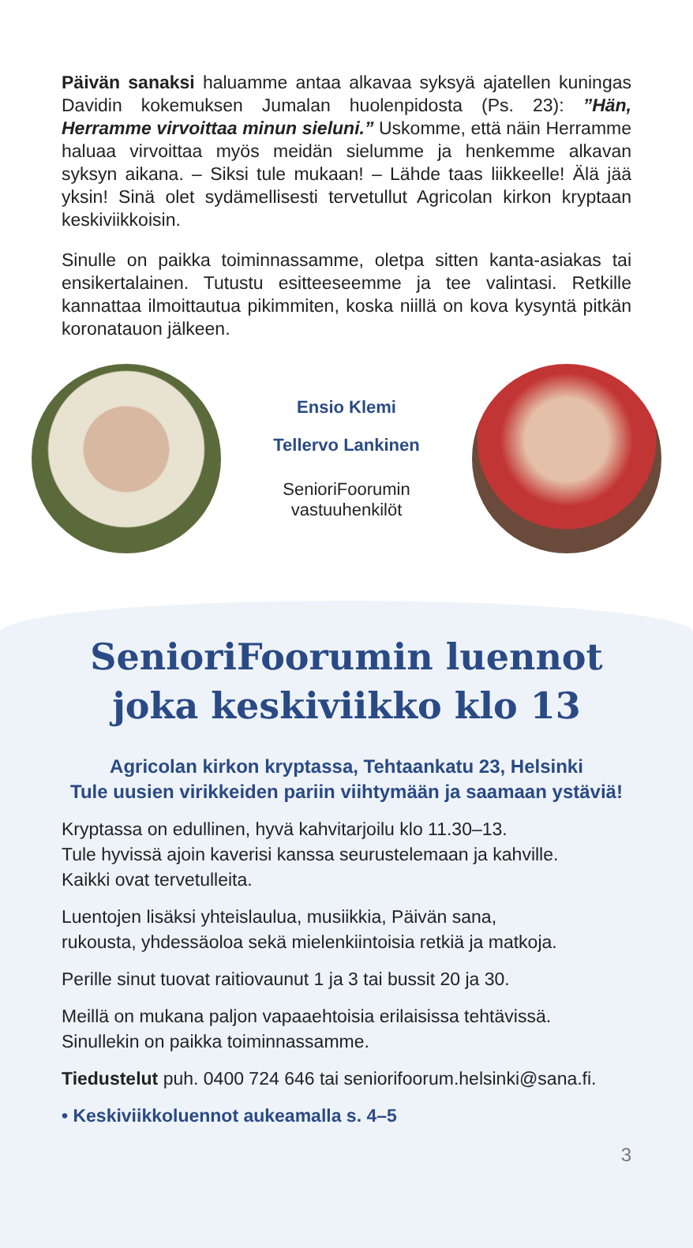Päivän sanaksi haluamme antaa alkavaa syksyä ajatellen kuningas Davidin kokemuksen Jumalan huolenpidosta (Ps. 23): ”Hän, Herramme virvoittaa minun sieluni.” Uskomme, että näin Herramme haluaa virvoittaa myös meidän sielumme ja henkemme alkavan syksyn aikana. – Siksi tule mukaan! – Lähde taas liikkeelle! Älä jää yksin! Sinä olet sydämellisesti tervetullut Agricolan kirkon kryptaan keskiviikkoisin.
Sinulle on paikka toiminnassamme, oletpa sitten kanta-asiakas tai ensikertalainen. Tutustu esitteeseemme ja tee valintasi. Retkille kannattaa ilmoittautua pikimmiten, koska niillä on kova kysyntä pitkän koronatauon jälkeen.
Ensio Klemi
Tellervo Lankinen
SenioriFoorumin
vastuuhenkilöt
SenioriFoorumin luennot
joka keskiviikko klo 13
Agricolan kirkon kryptassa, Tehtaankatu 23, Helsinki
Tule uusien virikkeiden pariin viihtymään ja saamaan ystäviä!
Kryptassa on edullinen, hyvä kahvitarjoilu klo 11.30–13.
Tule hyvissä ajoin kaverisi kanssa seurustelemaan ja kahville.
Kaikki ovat tervetulleita.
Luentojen lisäksi yhteislaulua, musiikkia, Päivän sana,
rukousta, yhdessäoloa sekä mielenkiintoisia retkiä ja matkoja.
Perille sinut tuovat raitiovaunut 1 ja 3 tai bussit 20 ja 30.
Meillä on mukana paljon vapaaehtoisia erilaisissa tehtävissä.
Sinullekin on paikka toiminnassamme.
Tiedustelut puh. 0400 724 646 tai seniorifoorum.helsinki@sana.fi.
• Keskiviikkoluennot aukeamalla s. 4–5
3